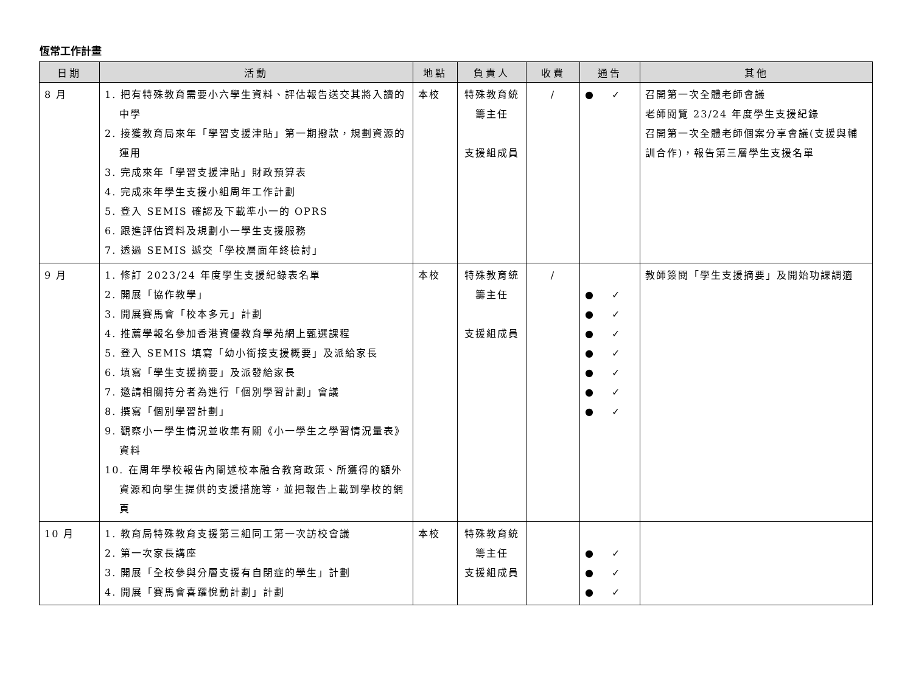恆常工作計畫
| 日期 | 活動 | 地點 | 負責人 | 收費 | 通告 | 其他 |
| --- | --- | --- | --- | --- | --- | --- |
| 8 月 | 1. 把有特殊教育需要小六學生資料、評估報告送交其將入讀的中學 2. 接獲教育局來年「學習支援津貼」第一期撥款，規劃資源的運用 3. 完成來年「學習支援津貼」財政預算表 4. 完成來年學生支援小組周年工作計劃 5. 登入 SEMIS 確認及下載準小一的 OPRS 6. 跟進評估資料及規劃小一學生支援服務 7. 透過 SEMIS 遞交「學校層面年終檢討」 | 本校 | 特殊教育統籌主任 支援組成員 | / | ● ✓ | 召開第一次全體老師會議 老師閱覽 23/24 年度學生支援紀錄 召開第一次全體老師個案分享會議(支援與輔訓合作)，報告第三層學生支援名單 |
| 9 月 | 1. 修訂 2023/24 年度學生支援紀錄表名單 2. 開展「協作教學」 3. 開展賽馬會「校本多元」計劃 4. 推薦學報名參加香港資優教育學苑網上甄選課程 5. 登入 SEMIS 填寫「幼小銜接支援概要」及派給家長 6. 填寫「學生支援摘要」及派發給家長 7. 邀請相關持分者為進行「個別學習計劃」會議 8. 撰寫「個別學習計劃」 9. 觀察小一學生情況並收集有關《小一學生之學習情況量表》資料 10. 在周年學校報告內闡述校本融合教育政策、所獲得的額外資源和向學生提供的支援措施等，並把報告上載到學校的網頁 | 本校 | 特殊教育統籌主任 支援組成員 | / | ● ✓ ● ✓ ● ✓ ● ✓ ● ✓ ● ✓ ● ✓ | 教師簽閱「學生支援摘要」及開始功課調適 |
| 10 月 | 1. 教育局特殊教育支援第三組同工第一次訪校會議 2. 第一次家長講座 3. 開展「全校參與分層支援有自閉症的學生」計劃 4. 開展「賽馬會喜躍悅動計劃」計劃 | 本校 | 特殊教育統籌主任 支援組成員 | | ● ✓ ● ✓ ● ✓ | |